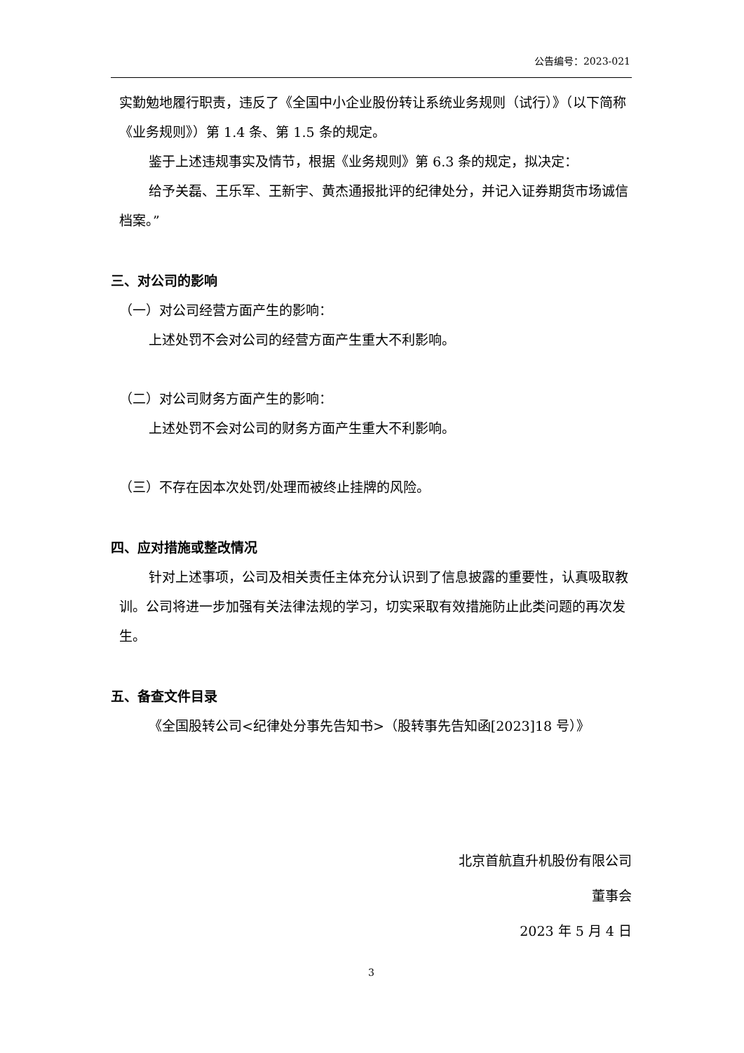公告编号：2023-021
实勤勉地履行职责，违反了《全国中小企业股份转让系统业务规则（试行）》（以下简称《业务规则》）第 1.4 条、第 1.5 条的规定。
鉴于上述违规事实及情节，根据《业务规则》第 6.3 条的规定，拟决定：
给予关磊、王乐军、王新宇、黄杰通报批评的纪律处分，并记入证券期货市场诚信档案。”
三、对公司的影响
（一）对公司经营方面产生的影响：
上述处罚不会对公司的经营方面产生重大不利影响。
（二）对公司财务方面产生的影响：
上述处罚不会对公司的财务方面产生重大不利影响。
（三）不存在因本次处罚/处理而被终止挂牌的风险。
四、应对措施或整改情况
针对上述事项，公司及相关责任主体充分认识到了信息披露的重要性，认真吸取教训。公司将进一步加强有关法律法规的学习，切实采取有效措施防止此类问题的再次发生。
五、备查文件目录
《全国股转公司<纪律处分事先告知书>（股转事先告知函[2023]18 号）》
北京首航直升机股份有限公司
董事会
2023 年 5 月 4 日
3